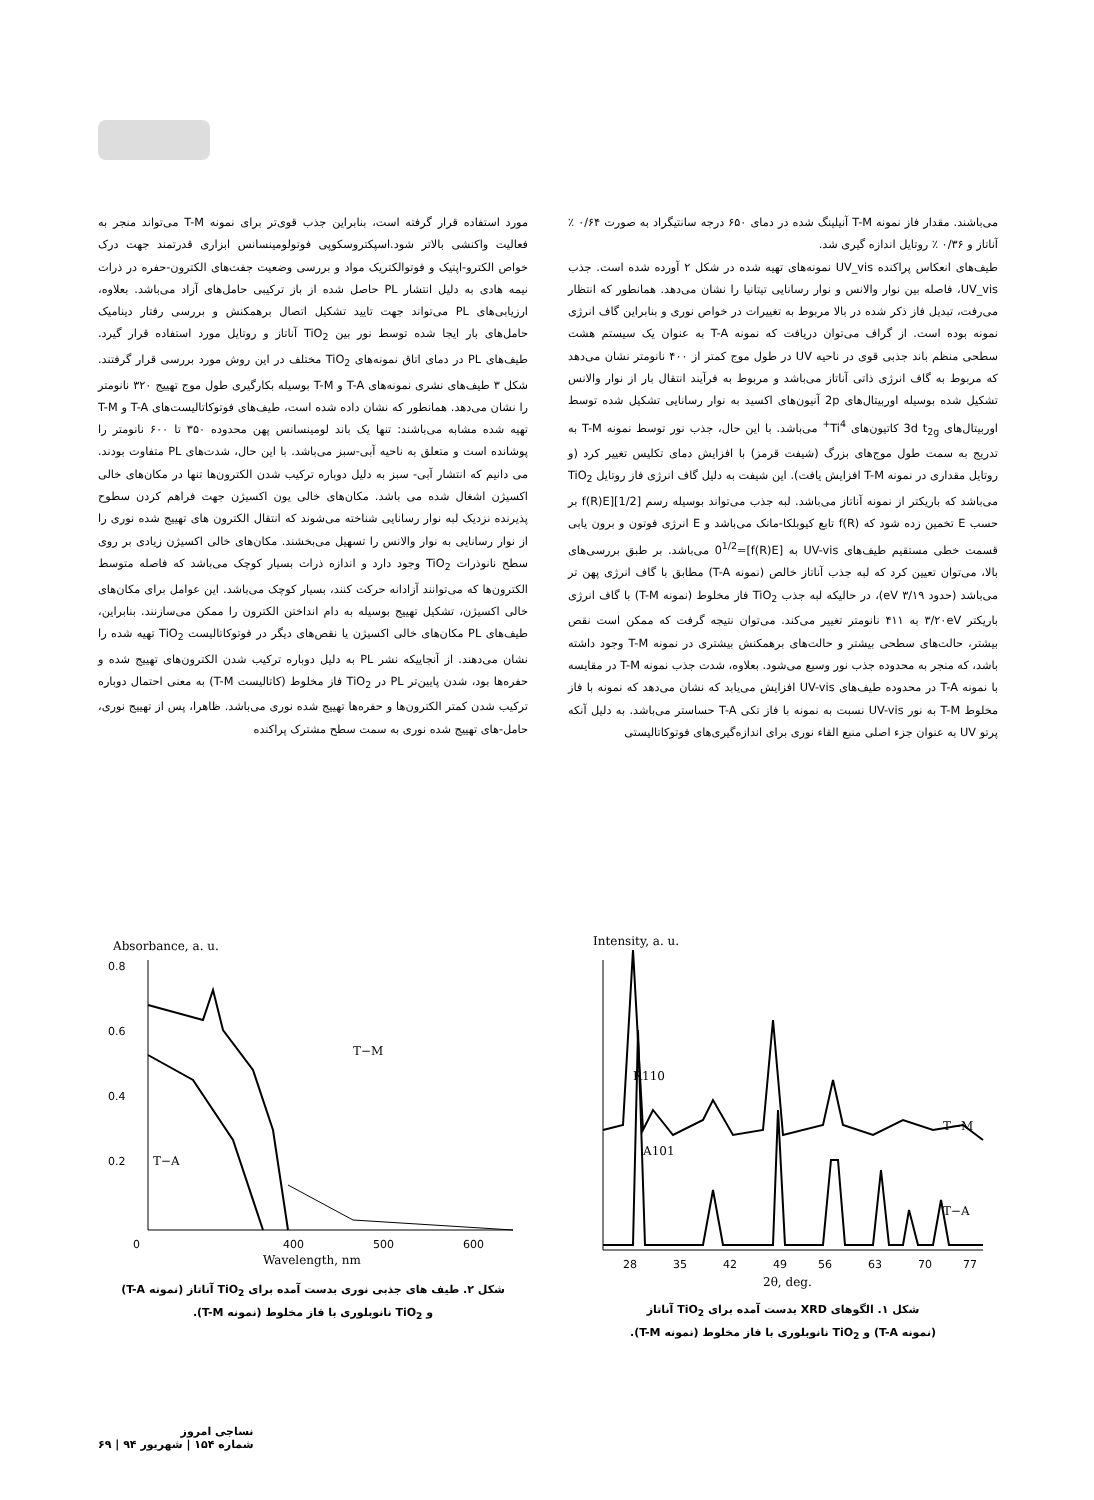می‌باشند. مقدار فاز نمونه T-M آنیلینگ شده در دمای ۶۵۰ درجه سانتیگراد به صورت ۰/۶۴ ٪ آناتاز و ۰/۳۶ ٪ روتایل اندازه گیری شد.
طیف‌های انعکاس پراکنده UV_vis نمونه‌های تهیه شده در شکل ۲ آورده شده است. جذب UV_vis، فاصله بین نوار والانس و نوار رسانایی تیتانیا را نشان می‌دهد. همانطور که انتظار می‌رفت، تبدیل فاز ذکر شده در بالا مربوط به تغییرات در خواص نوری و بنابراین گاف انرژی نمونه بوده است. از گراف می‌توان دریافت که نمونه T-A به عنوان یک سیستم هشت سطحی منظم باند جذبی قوی در ناحیه UV در طول موج کمتر از ۴۰۰ نانومتر نشان می‌دهد که مربوط به گاف انرژی ذاتی آناتاز می‌باشد و مربوط به فرآیند انتقال بار از نوار والانس تشکیل شده بوسیله اوربیتال‌های 2p آنیون‌های اکسید به نوار رسانایی تشکیل شده توسط اوربیتال‌های 3d t<sub>2g</sub> کاتیون‌های Ti<sup>4+</sup> می‌باشد. با این حال، جذب نور توسط نمونه T-M به تدریج به سمت طول موج‌های بزرگ (شیفت قرمز) با افزایش دمای تکلیس تغییر کرد (و روتایل مقداری در نمونه T-M افزایش یافت). این شیفت به دلیل گاف انرژی فاز روتایل TiO<sub>2</sub> می‌باشد که باریکتر از نمونه آناتاز می‌باشد. لبه جذب می‌تواند بوسیله رسم f(R)E][1/2] بر حسب E تخمین زده شود که f(R) تابع کیوبلکا-مانک می‌باشد و E انرژی فوتون و برون یابی قسمت خطی مستقیم طیف‌های UV-vis به [f(R)E]=0<sup>1/2</sup> می‌باشد. بر طبق بررسی‌های بالا، می‌توان تعیین کرد که لبه جذب آناتاز خالص (نمونه T-A) مطابق با گاف انرژی پهن تر می‌باشد (حدود ۳/۱۹ eV)، در حالیکه لبه جذب TiO<sub>2</sub> فاز مخلوط (نمونه T-M) با گاف انرژی باریکتر ۳/۲۰eV به ۴۱۱ نانومتر تغییر می‌کند. می‌توان نتیجه گرفت که ممکن است نقص بیشتر، حالت‌های سطحی بیشتر و حالت‌های برهمکنش بیشتری در نمونه T-M وجود داشته باشد، که منجر به محدوده جذب نور وسیع می‌شود. بعلاوه، شدت جذب نمونه T-M در مقایسه با نمونه T-A در محدوده طیف‌های UV-vis افزایش می‌یابد که نشان می‌دهد که نمونه با فاز مخلوط T-M به نور UV-vis نسبت به نمونه با فاز تکی T-A حساستر می‌باشد. به دلیل آنکه پرتو UV به عنوان جزء اصلی منبع القاء نوری برای اندازه‌گیری‌های فوتوکاتالیستی
مورد استفاده قرار گرفته است، بنابراین جذب قوی‌تر برای نمونه T-M می‌تواند منجر به فعالیت واکنشی بالاتر شود.اسپکتروسکوپی فوتولومینسانس ابزاری قدرتمند جهت درک خواص الکترو-اپتیک و فوتوالکتریک مواد و بررسی وضعیت جفت‌های الکترون-حفره در ذرات نیمه هادی به دلیل انتشار PL حاصل شده از باز ترکیبی حامل‌های آزاد می‌باشد. بعلاوه، ارزیابی‌های PL می‌تواند جهت تایید تشکیل اتصال برهمکنش و بررسی رفتار دینامیک حامل‌های بار ایجا شده توسط نور بین TiO<sub>2</sub> آناتاز و روتایل مورد استفاده قرار گیرد. طیف‌های PL در دمای اتاق نمونه‌های TiO<sub>2</sub> مختلف در این روش مورد بررسی قرار گرفتند. شکل ۳ طیف‌های نشری نمونه‌های T-A و T-M بوسیله بکارگیری طول موج تهییج ۳۲۰ نانومتر را نشان می‌دهد. همانطور که نشان داده شده است، طیف‌های فوتوکاتالیست‌های T-A و T-M تهیه شده مشابه می‌باشند: تنها یک باند لومینسانس پهن محدوده ۳۵۰ تا ۶۰۰ نانومتر را پوشانده است و متعلق به ناحیه آبی-سبز می‌باشد. با این حال، شدت‌های PL متفاوت بودند. می دانیم که انتشار آبی- سبز به دلیل دوباره ترکیب شدن الکترون‌ها تنها در مکان‌های خالی اکسیژن اشغال شده می باشد. مکان‌های خالی یون اکسیژن جهت فراهم کردن سطوح پذیرنده نزدیک لبه نوار رسانایی شناخته می‌شوند که انتقال الکترون های تهییج شده نوری را از نوار رسانایی به نوار والانس را تسهیل می‌بخشند. مکان‌های خالی اکسیژن زیادی بر روی سطح نانوذرات TiO<sub>2</sub> وجود دارد و اندازه ذرات بسیار کوچک می‌باشد که فاصله متوسط الکترون‌ها که می‌توانند آزادانه حرکت کنند، بسیار کوچک می‌باشد. این عوامل برای مکان‌های خالی اکسیژن، تشکیل تهییج بوسیله به دام انداختن الکترون را ممکن می‌سازنند. بنابراین، طیف‌های PL مکان‌های خالی اکسیژن یا نقص‌های دیگر در فوتوکاتالیست TiO<sub>2</sub> تهیه شده را نشان می‌دهند. از آنجاییکه نشر PL به دلیل دوباره ترکیب شدن الکترون‌های تهییج شده و حفره‌ها بود، شدن پایین‌تر PL در TiO<sub>2</sub> فاز مخلوط (کاتالیست T-M) به معنی احتمال دوباره ترکیب شدن کمتر الکترون‌ها و حفره‌ها تهییج شده نوری می‌باشد. ظاهرا، پس از تهییج نوری، حامل-های تهییج شده نوری به سمت سطح مشترک پراکنده
Intensity, a. u.
R110
T−M
A101
T−A
28
35
42
49
56
63
70
77
2θ, deg.
شکل ۱. الگوهای XRD بدست آمده برای TiO<sub>2</sub> آناتاز
(نمونه T-A) و TiO<sub>2</sub> نانوبلوری با فاز مخلوط (نمونه T-M).
Absorbance, a. u.
0.8
0.6
0.4
0.2
T−M
T−A
0
400
500
600
Wavelength, nm
شکل ۲. طیف های جذبی نوری بدست آمده برای TiO<sub>2</sub> آناتاز (نمونه T-A)
و TiO<sub>2</sub> نانوبلوری با فاز مخلوط (نمونه T-M).
نساجی امروز
شماره ۱۵۴ | شهریور ۹۴ | ۶۹